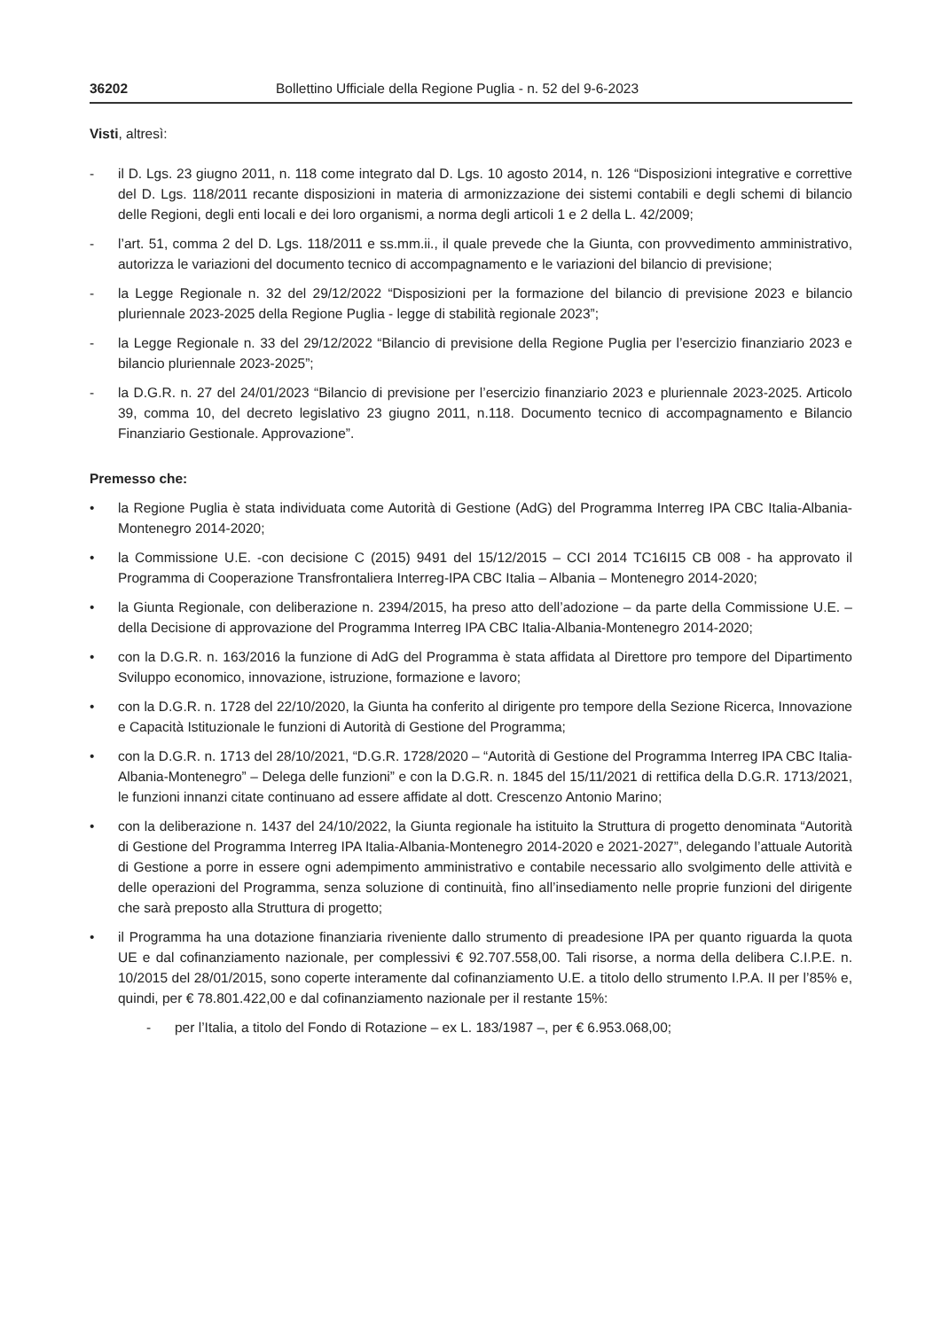36202 Bollettino Ufficiale della Regione Puglia - n. 52 del 9-6-2023
Visti, altresì:
- il D. Lgs. 23 giugno 2011, n. 118 come integrato dal D. Lgs. 10 agosto 2014, n. 126 “Disposizioni integrative e correttive del D. Lgs. 118/2011 recante disposizioni in materia di armonizzazione dei sistemi contabili e degli schemi di bilancio delle Regioni, degli enti locali e dei loro organismi, a norma degli articoli 1 e 2 della L. 42/2009;
- l’art. 51, comma 2 del D. Lgs. 118/2011 e ss.mm.ii., il quale prevede che la Giunta, con provvedimento amministrativo, autorizza le variazioni del documento tecnico di accompagnamento e le variazioni del bilancio di previsione;
- la Legge Regionale n. 32 del 29/12/2022 “Disposizioni per la formazione del bilancio di previsione 2023 e bilancio pluriennale 2023-2025 della Regione Puglia - legge di stabilità regionale 2023”;
- la Legge Regionale n. 33 del 29/12/2022 “Bilancio di previsione della Regione Puglia per l’esercizio finanziario 2023 e bilancio pluriennale 2023-2025”;
- la D.G.R. n. 27 del 24/01/2023 “Bilancio di previsione per l’esercizio finanziario 2023 e pluriennale 2023-2025. Articolo 39, comma 10, del decreto legislativo 23 giugno 2011, n.118. Documento tecnico di accompagnamento e Bilancio Finanziario Gestionale. Approvazione”.
Premesso che:
• la Regione Puglia è stata individuata come Autorità di Gestione (AdG) del Programma Interreg IPA CBC Italia-Albania-Montenegro 2014-2020;
• la Commissione U.E. -con decisione C (2015) 9491 del 15/12/2015 – CCI 2014 TC16I15 CB 008 - ha approvato il Programma di Cooperazione Transfrontaliera Interreg-IPA CBC Italia – Albania – Montenegro 2014-2020;
• la Giunta Regionale, con deliberazione n. 2394/2015, ha preso atto dell’adozione – da parte della Commissione U.E. – della Decisione di approvazione del Programma Interreg IPA CBC Italia-Albania-Montenegro 2014-2020;
• con la D.G.R. n. 163/2016 la funzione di AdG del Programma è stata affidata al Direttore pro tempore del Dipartimento Sviluppo economico, innovazione, istruzione, formazione e lavoro;
• con la D.G.R. n. 1728 del 22/10/2020, la Giunta ha conferito al dirigente pro tempore della Sezione Ricerca, Innovazione e Capacità Istituzionale le funzioni di Autorità di Gestione del Programma;
• con la D.G.R. n. 1713 del 28/10/2021, “D.G.R. 1728/2020 – “Autorità di Gestione del Programma Interreg IPA CBC Italia-Albania-Montenegro” – Delega delle funzioni” e con la D.G.R. n. 1845 del 15/11/2021 di rettifica della D.G.R. 1713/2021, le funzioni innanzi citate continuano ad essere affidate al dott. Crescenzo Antonio Marino;
• con la deliberazione n. 1437 del 24/10/2022, la Giunta regionale ha istituito la Struttura di progetto denominata “Autorità di Gestione del Programma Interreg IPA Italia-Albania-Montenegro 2014-2020 e 2021-2027”, delegando l’attuale Autorità di Gestione a porre in essere ogni adempimento amministrativo e contabile necessario allo svolgimento delle attività e delle operazioni del Programma, senza soluzione di continuità, fino all’insediamento nelle proprie funzioni del dirigente che sarà preposto alla Struttura di progetto;
• il Programma ha una dotazione finanziaria riveniente dallo strumento di preadesione IPA per quanto riguarda la quota UE e dal cofinanziamento nazionale, per complessivi € 92.707.558,00. Tali risorse, a norma della delibera C.I.P.E. n. 10/2015 del 28/01/2015, sono coperte interamente dal cofinanziamento U.E. a titolo dello strumento I.P.A. II per l’85% e, quindi, per € 78.801.422,00 e dal cofinanziamento nazionale per il restante 15%:
- per l’Italia, a titolo del Fondo di Rotazione – ex L. 183/1987 –, per € 6.953.068,00;